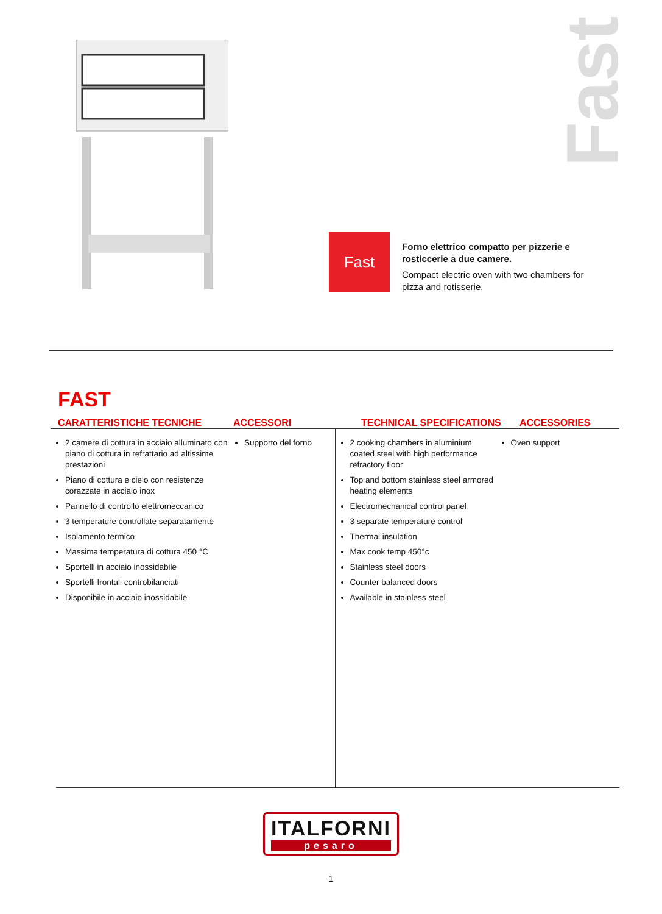Fast
Fast
Forno elettrico compatto per pizzerie e rosticcerie a due camere.
Compact electric oven with two chambers for pizza and rotisserie.
FAST
CARATTERISTICHE TECNICHE ACCESSORI TECHNICAL SPECIFICATIONS ACCESSORIES
2 camere di cottura in acciaio alluminato con piano di cottura in refrattario ad altissime prestazioni
Piano di cottura e cielo con resistenze corazzate in acciaio inox
Pannello di controllo elettromeccanico
3 temperature controllate separatamente
Isolamento termico
Massima temperatura di cottura 450 °C
Sportelli in acciaio inossidabile
Sportelli frontali controbilanciati
Disponibile in acciaio inossidabile
Supporto del forno
2 cooking chambers in aluminium coated steel with high performance refractory floor
Top and bottom stainless steel armored heating elements
Electromechanical control panel
3 separate temperature control
Thermal insulation
Max cook temp 450°c
Stainless steel doors
Counter balanced doors
Available in stainless steel
Oven support
ITALFORNI pesaro
1